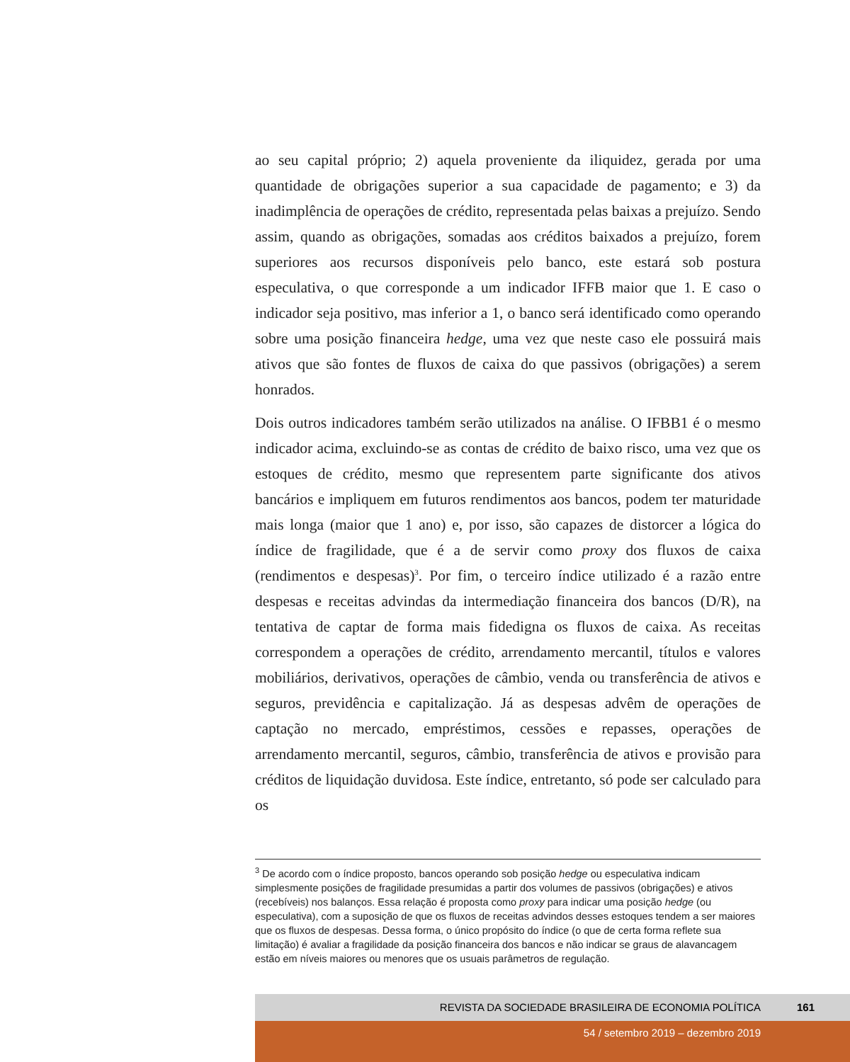ao seu capital próprio; 2) aquela proveniente da iliquidez, gerada por uma quantidade de obrigações superior a sua capacidade de pagamento; e 3) da inadimplência de operações de crédito, representada pelas baixas a prejuízo. Sendo assim, quando as obrigações, somadas aos créditos baixados a prejuízo, forem superiores aos recursos disponíveis pelo banco, este estará sob postura especulativa, o que corresponde a um indicador IFFB maior que 1. E caso o indicador seja positivo, mas inferior a 1, o banco será identificado como operando sobre uma posição financeira hedge, uma vez que neste caso ele possuirá mais ativos que são fontes de fluxos de caixa do que passivos (obrigações) a serem honrados.
Dois outros indicadores também serão utilizados na análise. O IFBB1 é o mesmo indicador acima, excluindo-se as contas de crédito de baixo risco, uma vez que os estoques de crédito, mesmo que representem parte significante dos ativos bancários e impliquem em futuros rendimentos aos bancos, podem ter maturidade mais longa (maior que 1 ano) e, por isso, são capazes de distorcer a lógica do índice de fragilidade, que é a de servir como proxy dos fluxos de caixa (rendimentos e despesas)<sup>3</sup>. Por fim, o terceiro índice utilizado é a razão entre despesas e receitas advindas da intermediação financeira dos bancos (D/R), na tentativa de captar de forma mais fidedigna os fluxos de caixa. As receitas correspondem a operações de crédito, arrendamento mercantil, títulos e valores mobiliários, derivativos, operações de câmbio, venda ou transferência de ativos e seguros, previdência e capitalização. Já as despesas advêm de operações de captação no mercado, empréstimos, cessões e repasses, operações de arrendamento mercantil, seguros, câmbio, transferência de ativos e provisão para créditos de liquidação duvidosa. Este índice, entretanto, só pode ser calculado para os
<sup>3</sup> De acordo com o índice proposto, bancos operando sob posição hedge ou especulativa indicam simplesmente posições de fragilidade presumidas a partir dos volumes de passivos (obrigações) e ativos (recebíveis) nos balanços. Essa relação é proposta como proxy para indicar uma posição hedge (ou especulativa), com a suposição de que os fluxos de receitas advindos desses estoques tendem a ser maiores que os fluxos de despesas. Dessa forma, o único propósito do índice (o que de certa forma reflete sua limitação) é avaliar a fragilidade da posição financeira dos bancos e não indicar se graus de alavancagem estão em níveis maiores ou menores que os usuais parâmetros de regulação.
REVISTA DA SOCIEDADE BRASILEIRA DE ECONOMIA POLÍTICA 161
54 / setembro 2019 – dezembro 2019